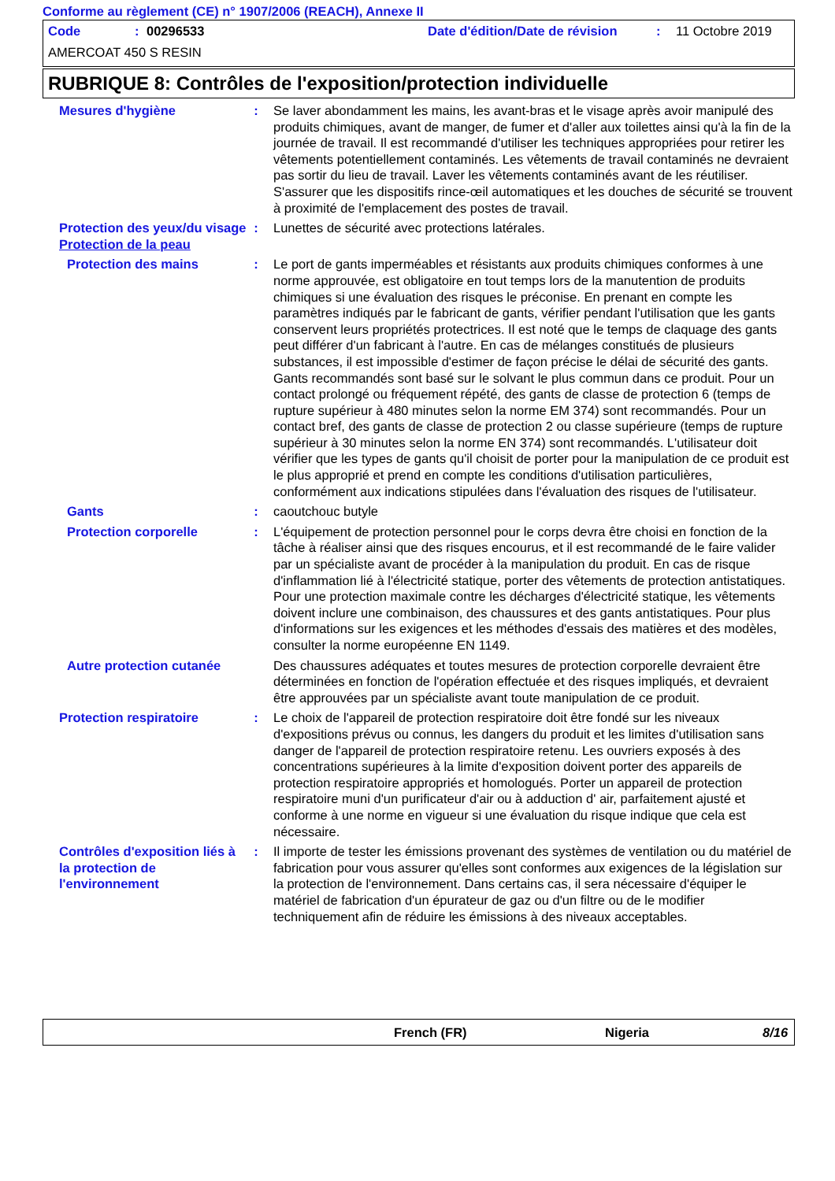Conforme au règlement (CE) n° 1907/2006 (REACH), Annexe II
Code: 00296533 Date d'édition/Date de révision: 11 Octobre 2019
AMERCOAT 450 S RESIN
RUBRIQUE 8: Contrôles de l'exposition/protection individuelle
Mesures d'hygiène : Se laver abondamment les mains, les avant-bras et le visage après avoir manipulé des produits chimiques, avant de manger, de fumer et d'aller aux toilettes ainsi qu'à la fin de la journée de travail. Il est recommandé d'utiliser les techniques appropriées pour retirer les vêtements potentiellement contaminés. Les vêtements de travail contaminés ne devraient pas sortir du lieu de travail. Laver les vêtements contaminés avant de les réutiliser. S'assurer que les dispositifs rince-œil automatiques et les douches de sécurité se trouvent à proximité de l'emplacement des postes de travail.
Protection des yeux/du visage
: Lunettes de sécurité avec protections latérales.
Protection de la peau
Protection des mains : Le port de gants imperméables et résistants aux produits chimiques conformes à une norme approuvée, est obligatoire en tout temps lors de la manutention de produits chimiques si une évaluation des risques le préconise. En prenant en compte les paramètres indiqués par le fabricant de gants, vérifier pendant l'utilisation que les gants conservent leurs propriétés protectrices. Il est noté que le temps de claquage des gants peut différer d'un fabricant à l'autre. En cas de mélanges constitués de plusieurs substances, il est impossible d'estimer de façon précise le délai de sécurité des gants. Gants recommandés sont basé sur le solvant le plus commun dans ce produit. Pour un contact prolongé ou fréquement répété, des gants de classe de protection 6 (temps de rupture supérieur à 480 minutes selon la norme EM 374) sont recommandés. Pour un contact bref, des gants de classe de protection 2 ou classe supérieure (temps de rupture supérieur à 30 minutes selon la norme EN 374) sont recommandés. L'utilisateur doit vérifier que les types de gants qu'il choisit de porter pour la manipulation de ce produit est le plus approprié et prend en compte les conditions d'utilisation particulières, conformément aux indications stipulées dans l'évaluation des risques de l'utilisateur.
Gants : caoutchouc butyle
Protection corporelle : L'équipement de protection personnel pour le corps devra être choisi en fonction de la tâche à réaliser ainsi que des risques encourus, et il est recommandé de le faire valider par un spécialiste avant de procéder à la manipulation du produit. En cas de risque d'inflammation lié à l'électricité statique, porter des vêtements de protection antistatiques. Pour une protection maximale contre les décharges d'électricité statique, les vêtements doivent inclure une combinaison, des chaussures et des gants antistatiques. Pour plus d'informations sur les exigences et les méthodes d'essais des matières et des modèles, consulter la norme européenne EN 1149.
Autre protection cutanée
Des chaussures adéquates et toutes mesures de protection corporelle devraient être déterminées en fonction de l'opération effectuée et des risques impliqués, et devraient être approuvées par un spécialiste avant toute manipulation de ce produit.
Protection respiratoire : Le choix de l'appareil de protection respiratoire doit être fondé sur les niveaux d'expositions prévus ou connus, les dangers du produit et les limites d'utilisation sans danger de l'appareil de protection respiratoire retenu. Les ouvriers exposés à des concentrations supérieures à la limite d'exposition doivent porter des appareils de protection respiratoire appropriés et homologués. Porter un appareil de protection respiratoire muni d'un purificateur d'air ou à adduction d' air, parfaitement ajusté et conforme à une norme en vigueur si une évaluation du risque indique que cela est nécessaire.
Contrôles d'exposition liés à la protection de l'environnement
: Il importe de tester les émissions provenant des systèmes de ventilation ou du matériel de fabrication pour vous assurer qu'elles sont conformes aux exigences de la législation sur la protection de l'environnement. Dans certains cas, il sera nécessaire d'équiper le matériel de fabrication d'un épurateur de gaz ou d'un filtre ou de le modifier techniquement afin de réduire les émissions à des niveaux acceptables.
French (FR) Nigeria 8/16